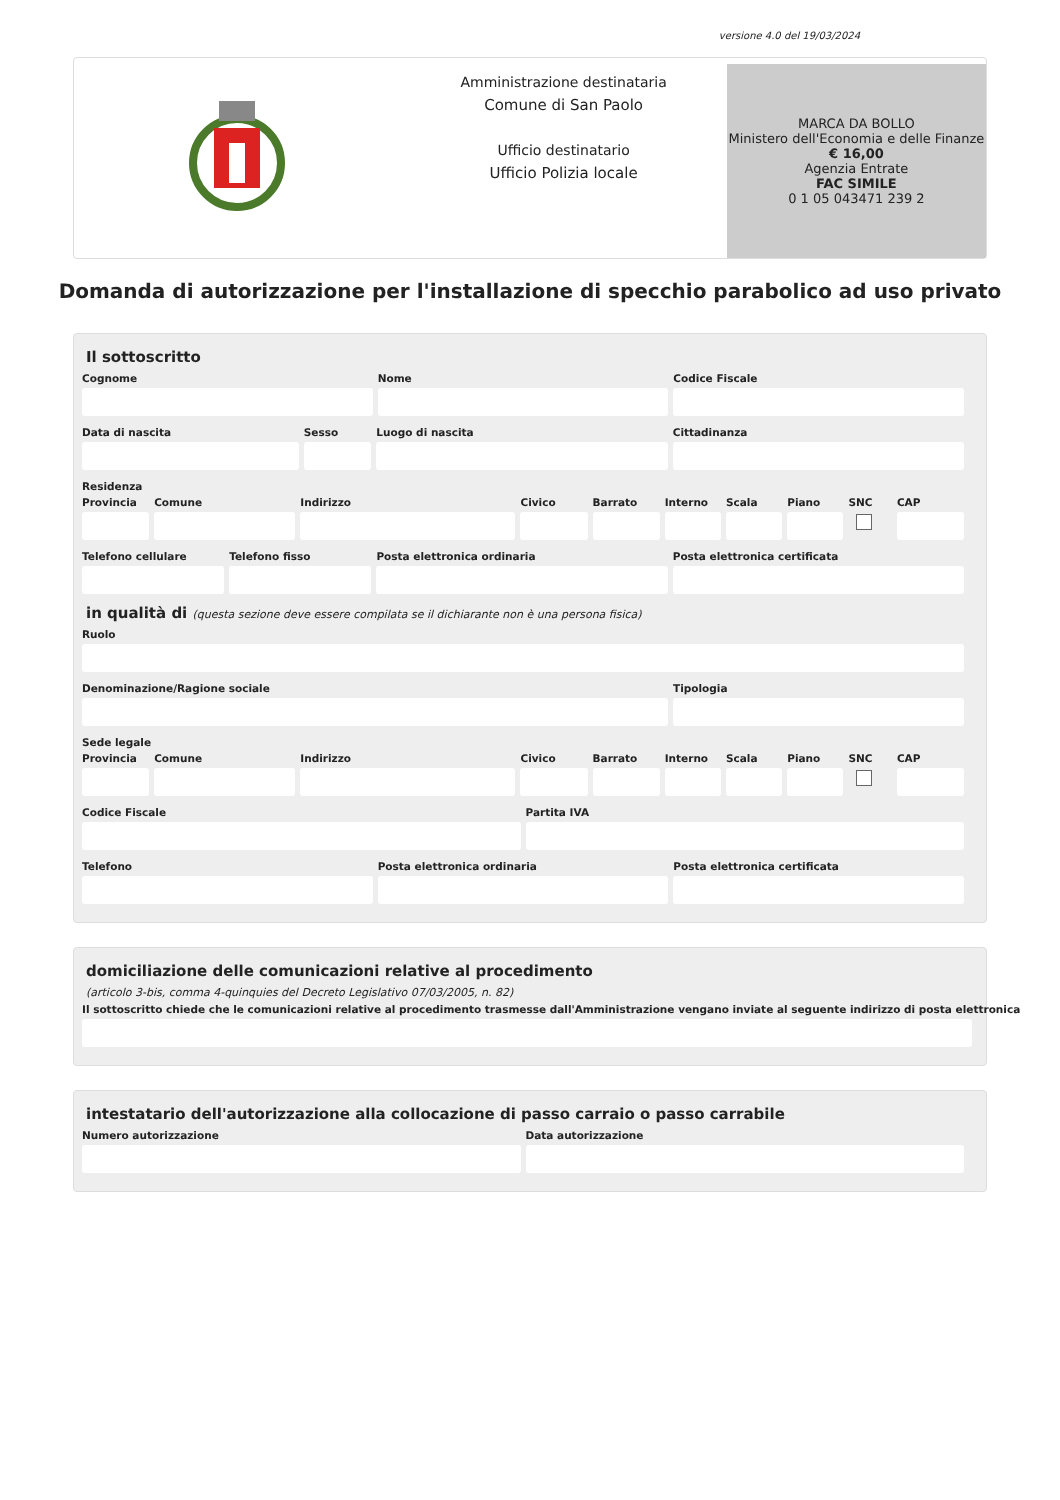versione 4.0 del 19/03/2024
Amministrazione destinataria
Comune di San Paolo
Ufficio destinatario
Ufficio Polizia locale
MARCA DA BOLLO
Ministero dell'Economia e delle Finanze
€ 16,00
Agenzia Entrate
FAC SIMILE
0 1 05 043471 239 2
Domanda di autorizzazione per l'installazione di specchio parabolico ad uso privato
Il sottoscritto
Cognome Nome Codice Fiscale
Data di nascita Sesso Luogo di nascita Cittadinanza
Residenza
Provincia
Comune Indirizzo Civico Barrato Interno
Scala Piano SNC CAP
Telefono cellulare
Telefono fisso Posta elettronica ordinaria Posta elettronica certificata
in qualità di (questa sezione deve essere compilata se il dichiarante non è una persona fisica)
Ruolo
Denominazione/Ragione sociale Tipologia
Sede legale
Provincia
Comune Indirizzo Civico Barrato Interno
Scala Piano SNC CAP
Codice Fiscale Partita IVA
Telefono Posta elettronica ordinaria Posta elettronica certificata
domiciliazione delle comunicazioni relative al procedimento
(articolo 3-bis, comma 4-quinquies del Decreto Legislativo 07/03/2005, n. 82)
Il sottoscritto chiede che le comunicazioni relative al procedimento trasmesse dall'Amministrazione vengano inviate al seguente indirizzo di posta elettronica
intestatario dell'autorizzazione alla collocazione di passo carraio o passo carrabile
Numero autorizzazione Data autorizzazione